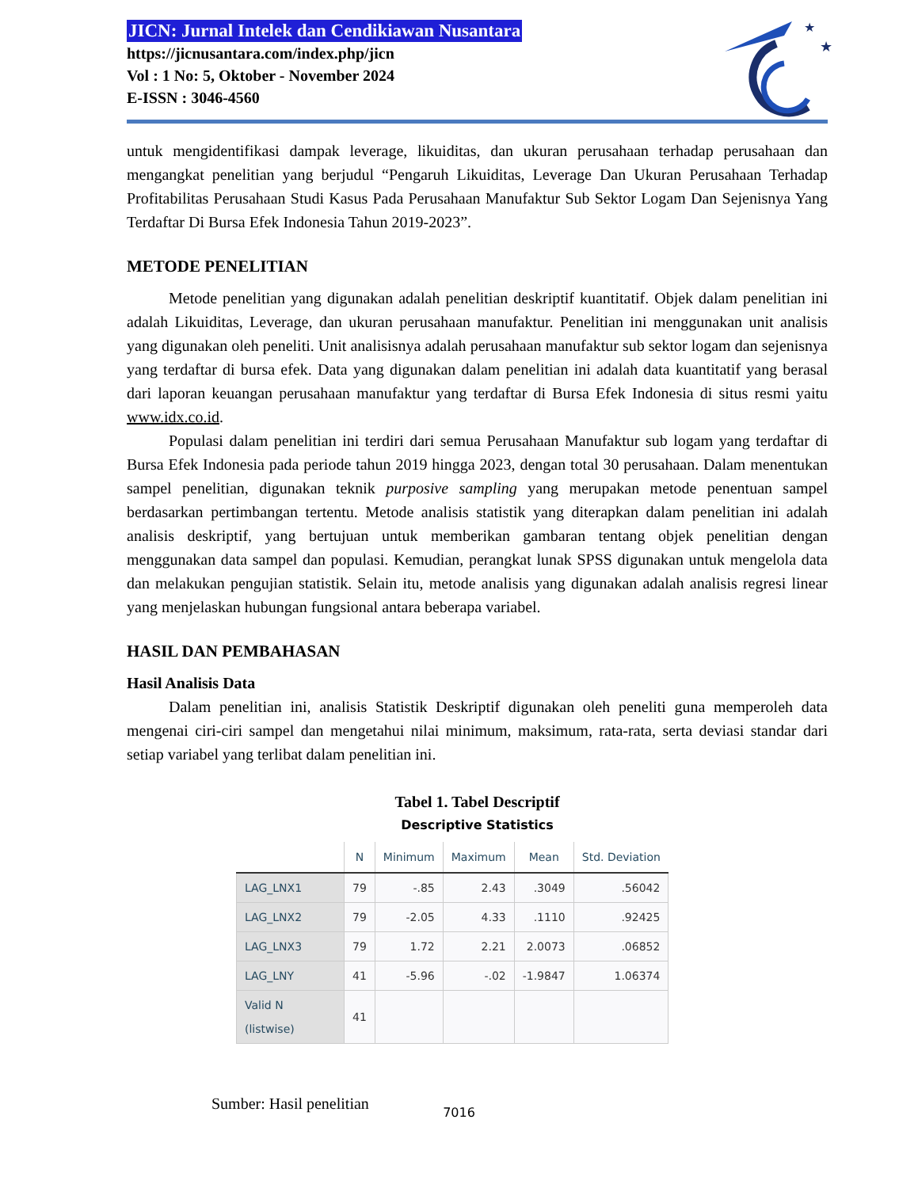JICN: Jurnal Intelek dan Cendikiawan Nusantara
https://jicnusantara.com/index.php/jicn
Vol : 1 No: 5, Oktober - November 2024
E-ISSN : 3046-4560
★
★
untuk mengidentifikasi dampak leverage, likuiditas, dan ukuran perusahaan terhadap perusahaan dan mengangkat penelitian yang berjudul “Pengaruh Likuiditas, Leverage Dan Ukuran Perusahaan Terhadap Profitabilitas Perusahaan Studi Kasus Pada Perusahaan Manufaktur Sub Sektor Logam Dan Sejenisnya Yang Terdaftar Di Bursa Efek Indonesia Tahun 2019-2023”.
METODE PENELITIAN
Metode penelitian yang digunakan adalah penelitian deskriptif kuantitatif. Objek dalam penelitian ini adalah Likuiditas, Leverage, dan ukuran perusahaan manufaktur. Penelitian ini menggunakan unit analisis yang digunakan oleh peneliti. Unit analisisnya adalah perusahaan manufaktur sub sektor logam dan sejenisnya yang terdaftar di bursa efek. Data yang digunakan dalam penelitian ini adalah data kuantitatif yang berasal dari laporan keuangan perusahaan manufaktur yang terdaftar di Bursa Efek Indonesia di situs resmi yaitu www.idx.co.id.
Populasi dalam penelitian ini terdiri dari semua Perusahaan Manufaktur sub logam yang terdaftar di Bursa Efek Indonesia pada periode tahun 2019 hingga 2023, dengan total 30 perusahaan. Dalam menentukan sampel penelitian, digunakan teknik purposive sampling yang merupakan metode penentuan sampel berdasarkan pertimbangan tertentu. Metode analisis statistik yang diterapkan dalam penelitian ini adalah analisis deskriptif, yang bertujuan untuk memberikan gambaran tentang objek penelitian dengan menggunakan data sampel dan populasi. Kemudian, perangkat lunak SPSS digunakan untuk mengelola data dan melakukan pengujian statistik. Selain itu, metode analisis yang digunakan adalah analisis regresi linear yang menjelaskan hubungan fungsional antara beberapa variabel.
HASIL DAN PEMBAHASAN
Hasil Analisis Data
Dalam penelitian ini, analisis Statistik Deskriptif digunakan oleh peneliti guna memperoleh data mengenai ciri-ciri sampel dan mengetahui nilai minimum, maksimum, rata-rata, serta deviasi standar dari setiap variabel yang terlibat dalam penelitian ini.
Tabel 1. Tabel Descriptif
Descriptive Statistics
| | N | Minimum | Maximum | Mean | Std. Deviation |
| --- | --- | --- | --- | --- | --- |
| LAG_LNX1 | 79 | -.85 | 2.43 | .3049 | .56042 |
| LAG_LNX2 | 79 | -2.05 | 4.33 | .1110 | .92425 |
| LAG_LNX3 | 79 | 1.72 | 2.21 | 2.0073 | .06852 |
| LAG_LNY | 41 | -5.96 | -.02 | -1.9847 | 1.06374 |
| Valid N (listwise) | 41 | | | | |
Sumber: Hasil penelitian
7016